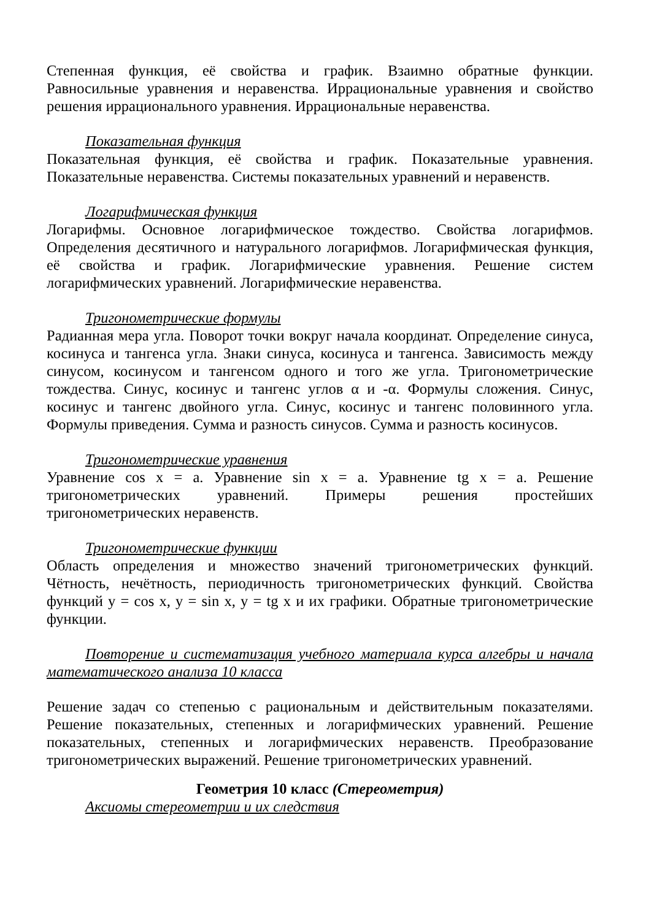Степенная функция, её свойства и график. Взаимно обратные функции. Равносильные уравнения и неравенства. Иррациональные уравнения и свойство решения иррационального уравнения. Иррациональные неравенства.
Показательная функция
Показательная функция, её свойства и график. Показательные уравнения. Показательные неравенства. Системы показательных уравнений и неравенств.
Логарифмическая функция
Логарифмы. Основное логарифмическое тождество. Свойства логарифмов. Определения десятичного и натурального логарифмов. Логарифмическая функция, её свойства и график. Логарифмические уравнения. Решение систем логарифмических уравнений. Логарифмические неравенства.
Тригонометрические формулы
Радианная мера угла. Поворот точки вокруг начала координат. Определение синуса, косинуса и тангенса угла. Знаки синуса, косинуса и тангенса. Зависимость между синусом, косинусом и тангенсом одного и того же угла. Тригонометрические тождества. Синус, косинус и тангенс углов α и -α. Формулы сложения. Синус, косинус и тангенс двойного угла. Синус, косинус и тангенс половинного угла. Формулы приведения. Сумма и разность синусов. Сумма и разность косинусов.
Тригонометрические уравнения
Уравнение cos x = a. Уравнение sin x = a. Уравнение tg x = a. Решение тригонометрических уравнений. Примеры решения простейших тригонометрических неравенств.
Тригонометрические функции
Область определения и множество значений тригонометрических функций. Чётность, нечётность, периодичность тригонометрических функций. Свойства функций y = cos x, y = sin x, y = tg x и их графики. Обратные тригонометрические функции.
Повторение и систематизация учебного материала курса алгебры и начала математического анализа 10 класса
Решение задач со степенью с рациональным и действительным показателями. Решение показательных, степенных и логарифмических уравнений. Решение показательных, степенных и логарифмических неравенств. Преобразование тригонометрических выражений. Решение тригонометрических уравнений.
Геометрия 10 класс (Стереометрия)
Аксиомы стереометрии и их следствия